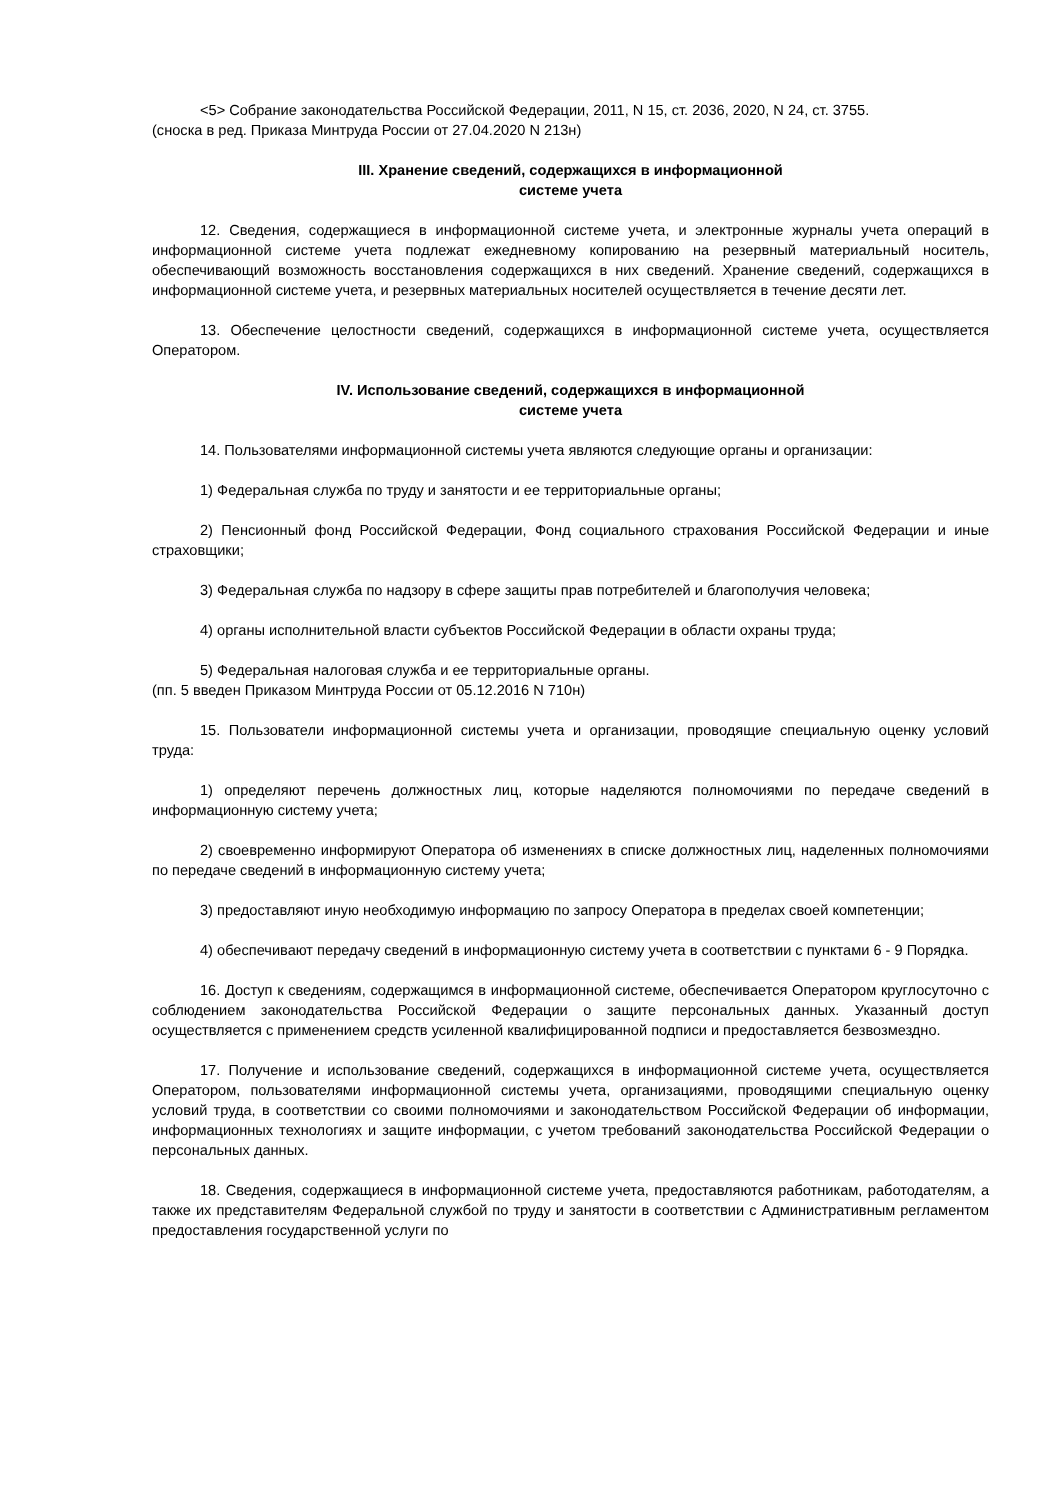<5> Собрание законодательства Российской Федерации, 2011, N 15, ст. 2036, 2020, N 24, ст. 3755.
(сноска в ред. Приказа Минтруда России от 27.04.2020 N 213н)
III. Хранение сведений, содержащихся в информационной
системе учета
12. Сведения, содержащиеся в информационной системе учета, и электронные журналы учета операций в информационной системе учета подлежат ежедневному копированию на резервный материальный носитель, обеспечивающий возможность восстановления содержащихся в них сведений. Хранение сведений, содержащихся в информационной системе учета, и резервных материальных носителей осуществляется в течение десяти лет.
13. Обеспечение целостности сведений, содержащихся в информационной системе учета, осуществляется Оператором.
IV. Использование сведений, содержащихся в информационной
системе учета
14. Пользователями информационной системы учета являются следующие органы и организации:
1) Федеральная служба по труду и занятости и ее территориальные органы;
2) Пенсионный фонд Российской Федерации, Фонд социального страхования Российской Федерации и иные страховщики;
3) Федеральная служба по надзору в сфере защиты прав потребителей и благополучия человека;
4) органы исполнительной власти субъектов Российской Федерации в области охраны труда;
5) Федеральная налоговая служба и ее территориальные органы.
(пп. 5 введен Приказом Минтруда России от 05.12.2016 N 710н)
15. Пользователи информационной системы учета и организации, проводящие специальную оценку условий труда:
1) определяют перечень должностных лиц, которые наделяются полномочиями по передаче сведений в информационную систему учета;
2) своевременно информируют Оператора об изменениях в списке должностных лиц, наделенных полномочиями по передаче сведений в информационную систему учета;
3) предоставляют иную необходимую информацию по запросу Оператора в пределах своей компетенции;
4) обеспечивают передачу сведений в информационную систему учета в соответствии с пунктами 6 - 9 Порядка.
16. Доступ к сведениям, содержащимся в информационной системе, обеспечивается Оператором круглосуточно с соблюдением законодательства Российской Федерации о защите персональных данных. Указанный доступ осуществляется с применением средств усиленной квалифицированной подписи и предоставляется безвозмездно.
17. Получение и использование сведений, содержащихся в информационной системе учета, осуществляется Оператором, пользователями информационной системы учета, организациями, проводящими специальную оценку условий труда, в соответствии со своими полномочиями и законодательством Российской Федерации об информации, информационных технологиях и защите информации, с учетом требований законодательства Российской Федерации о персональных данных.
18. Сведения, содержащиеся в информационной системе учета, предоставляются работникам, работодателям, а также их представителям Федеральной службой по труду и занятости в соответствии с Административным регламентом предоставления государственной услуги по